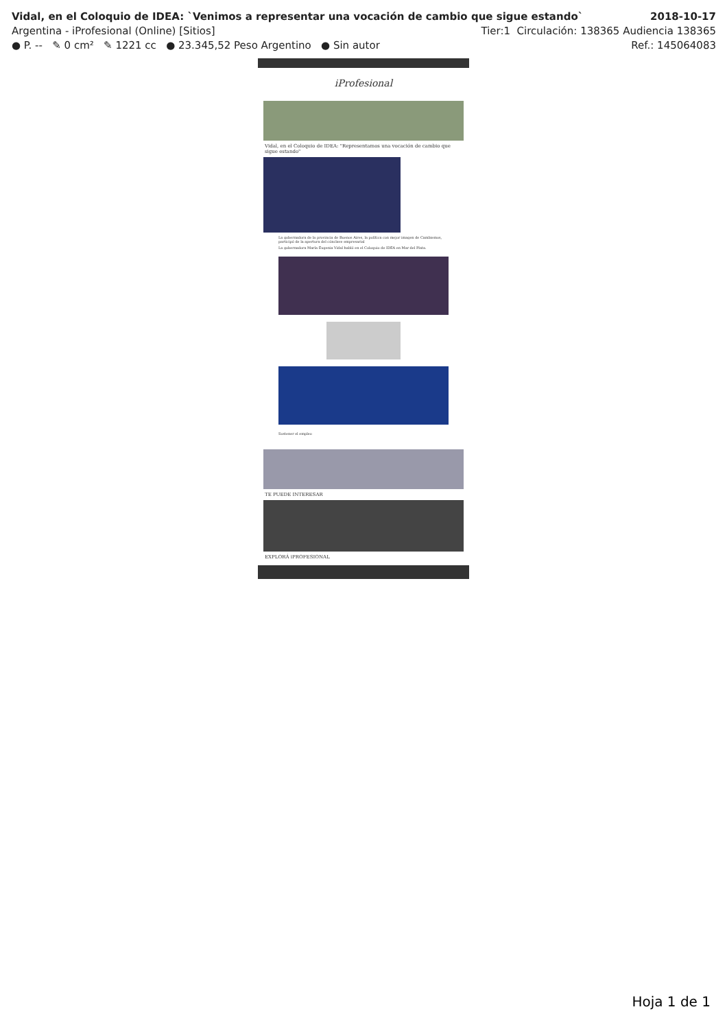Vidal, en el Coloquio de IDEA: `Venimos a representar una vocación de cambio que sigue estando` 2018-10-17
Argentina - iProfesional (Online) [Sitios] Tier:1 Circulación: 138365 Audiencia 138365
● P. -- ✎ 0 cm² ✎ 1221 cc ● 23.345,52 Peso Argentino ● Sin autor Ref.: 145064083
iProfesional
Vidal, en el Coloquio de IDEA: "Representamos una vocación de cambio que sigue estando"
La gobernadora de la provincia de Buenos Aires, la política con mejor imagen de Cambiemos, participó de la apertura del cónclave empresarial
La gobernadora María Eugenia Vidal habló en el Coloquio de IDEA en Mar del Plata.
Sostener el empleo
TE PUEDE INTERESAR
EXPLORÁ iPROFESIONAL
Hoja 1 de 1